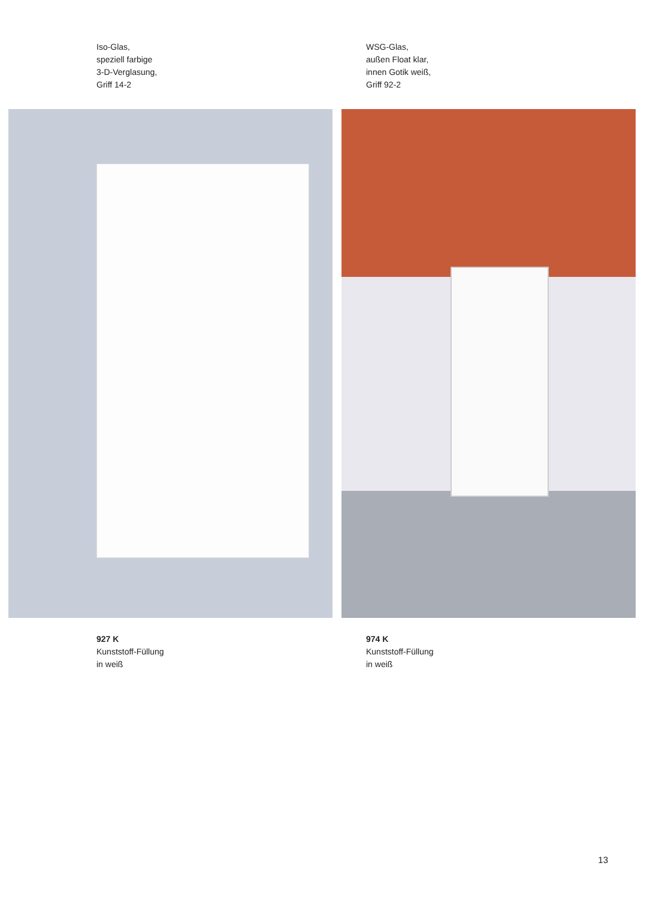Iso-Glas,
speziell farbige
3-D-Verglasung,
Griff 14-2
WSG-Glas,
außen Float klar,
innen Gotik weiß,
Griff 92-2
927 K
Kunststoff-Füllung
in weiß
974 K
Kunststoff-Füllung
in weiß
13